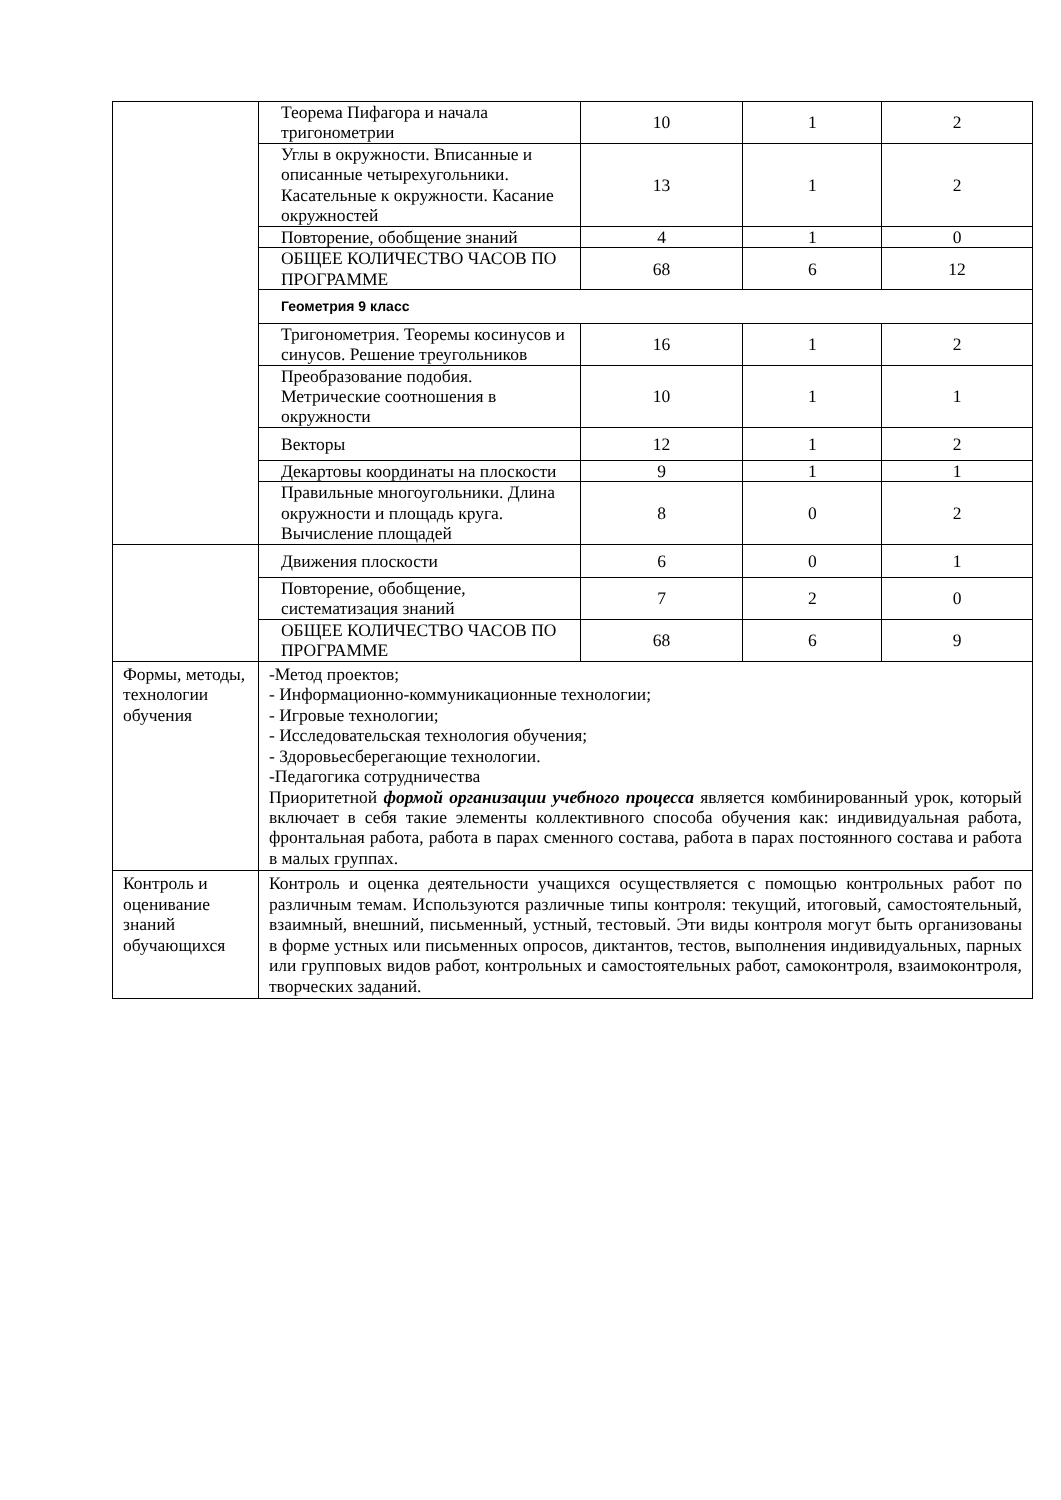| | Теорема Пифагора и начала тригонометрии | 10 | 1 | 2 |
| | Углы в окружности. Вписанные и описанные четырехугольники. Касательные к окружности. Касание окружностей | 13 | 1 | 2 |
| | Повторение, обобщение знаний | 4 | 1 | 0 |
| | ОБЩЕЕ КОЛИЧЕСТВО ЧАСОВ ПО ПРОГРАММЕ | 68 | 6 | 12 |
| | Геометрия 9 класс | | | |
| | Тригонометрия. Теоремы косинусов и синусов. Решение треугольников | 16 | 1 | 2 |
| | Преобразование подобия. Метрические соотношения в окружности | 10 | 1 | 1 |
| | Векторы | 12 | 1 | 2 |
| | Декартовы координаты на плоскости | 9 | 1 | 1 |
| | Правильные многоугольники. Длина окружности и площадь круга. Вычисление площадей | 8 | 0 | 2 |
| | Движения плоскости | 6 | 0 | 1 |
| | Повторение, обобщение, систематизация знаний | 7 | 2 | 0 |
| | ОБЩЕЕ КОЛИЧЕСТВО ЧАСОВ ПО ПРОГРАММЕ | 68 | 6 | 9 |
| Формы, методы, технологии обучения | -Метод проектов; - Информационно-коммуникационные технологии; - Игровые технологии; - Исследовательская технология обучения; - Здоровьесберегающие технологии. -Педагогика сотрудничества Приоритетной формой организации учебного процесса является комбинированный урок, который включает в себя такие элементы коллективного способа обучения как: индивидуальная работа, фронтальная работа, работа в парах сменного состава, работа в парах постоянного состава и работа в малых группах. | | | |
| Контроль и оценивание знаний обучающихся | Контроль и оценка деятельности учащихся осуществляется с помощью контрольных работ по различным темам. Используются различные типы контроля: текущий, итоговый, самостоятельный, взаимный, внешний, письменный, устный, тестовый. Эти виды контроля могут быть организованы в форме устных или письменных опросов, диктантов, тестов, выполнения индивидуальных, парных или групповых видов работ, контрольных и самостоятельных работ, самоконтроля, взаимоконтроля, творческих заданий. | | | |